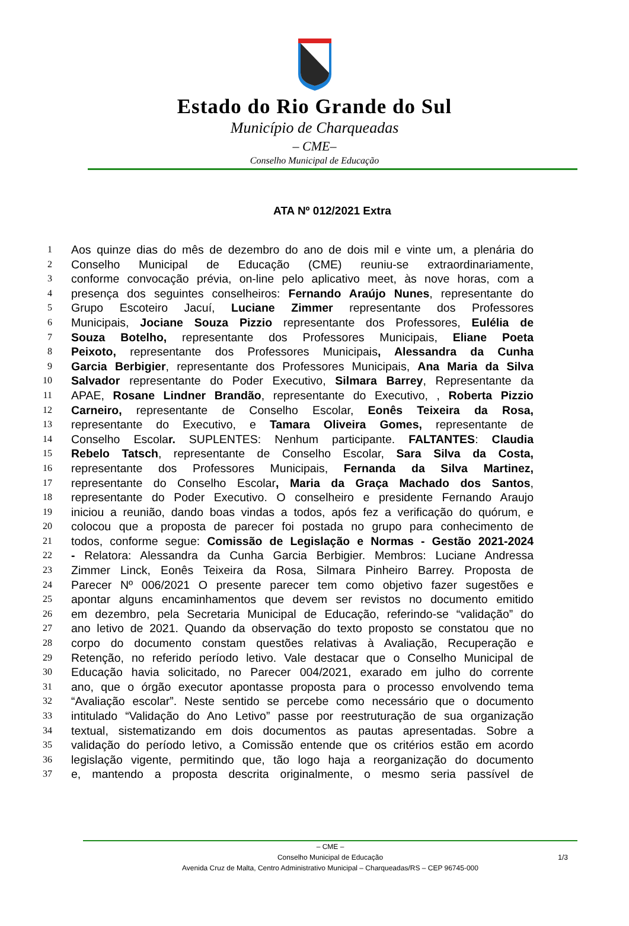Estado do Rio Grande do Sul
Município de Charqueadas
– CME–
Conselho Municipal de Educação
ATA Nº 012/2021 Extra
1 Aos quinze dias do mês de dezembro do ano de dois mil e vinte um, a plenária do
2 Conselho Municipal de Educação (CME) reuniu-se extraordinariamente,
3 conforme convocação prévia, on-line pelo aplicativo meet, às nove horas, com a
4 presença dos seguintes conselheiros: Fernando Araújo Nunes, representante do
5 Grupo Escoteiro Jacuí, Luciane Zimmer representante dos Professores
6 Municipais, Jociane Souza Pizzio representante dos Professores, Eulélia de
7 Souza Botelho, representante dos Professores Municipais, Eliane Poeta
8 Peixoto, representante dos Professores Municipais, Alessandra da Cunha
9 Garcia Berbigier, representante dos Professores Municipais, Ana Maria da Silva
10 Salvador representante do Poder Executivo, Silmara Barrey, Representante da
11 APAE, Rosane Lindner Brandão, representante do Executivo, , Roberta Pizzio
12 Carneiro, representante de Conselho Escolar, Eonês Teixeira da Rosa,
13 representante do Executivo, e Tamara Oliveira Gomes, representante de
14 Conselho Escolar. SUPLENTES: Nenhum participante. FALTANTES: Claudia
15 Rebelo Tatsch, representante de Conselho Escolar, Sara Silva da Costa,
16 representante dos Professores Municipais, Fernanda da Silva Martinez,
17 representante do Conselho Escolar, Maria da Graça Machado dos Santos,
18 representante do Poder Executivo. O conselheiro e presidente Fernando Araujo
19 iniciou a reunião, dando boas vindas a todos, após fez a verificação do quórum, e
20 colocou que a proposta de parecer foi postada no grupo para conhecimento de
21 todos, conforme segue: Comissão de Legislação e Normas - Gestão 2021-2024
22 - Relatora: Alessandra da Cunha Garcia Berbigier. Membros: Luciane Andressa
23 Zimmer Linck, Eonês Teixeira da Rosa, Silmara Pinheiro Barrey. Proposta de
24 Parecer Nº 006/2021 O presente parecer tem como objetivo fazer sugestões e
25 apontar alguns encaminhamentos que devem ser revistos no documento emitido
26 em dezembro, pela Secretaria Municipal de Educação, referindo-se “validação” do
27 ano letivo de 2021. Quando da observação do texto proposto se constatou que no
28 corpo do documento constam questões relativas à Avaliação, Recuperação e
29 Retenção, no referido período letivo. Vale destacar que o Conselho Municipal de
30 Educação havia solicitado, no Parecer 004/2021, exarado em julho do corrente
31 ano, que o órgão executor apontasse proposta para o processo envolvendo tema
32 “Avaliação escolar”. Neste sentido se percebe como necessário que o documento
33 intitulado “Validação do Ano Letivo” passe por reestruturação de sua organização
34 textual, sistematizando em dois documentos as pautas apresentadas. Sobre a
35 validação do período letivo, a Comissão entende que os critérios estão em acordo
36 legislação vigente, permitindo que, tão logo haja a reorganização do documento
37 e, mantendo a proposta descrita originalmente, o mesmo seria passível de
– CME –
Conselho Municipal de Educação
Avenida Cruz de Malta, Centro Administrativo Municipal – Charqueadas/RS – CEP 96745-000
1/3